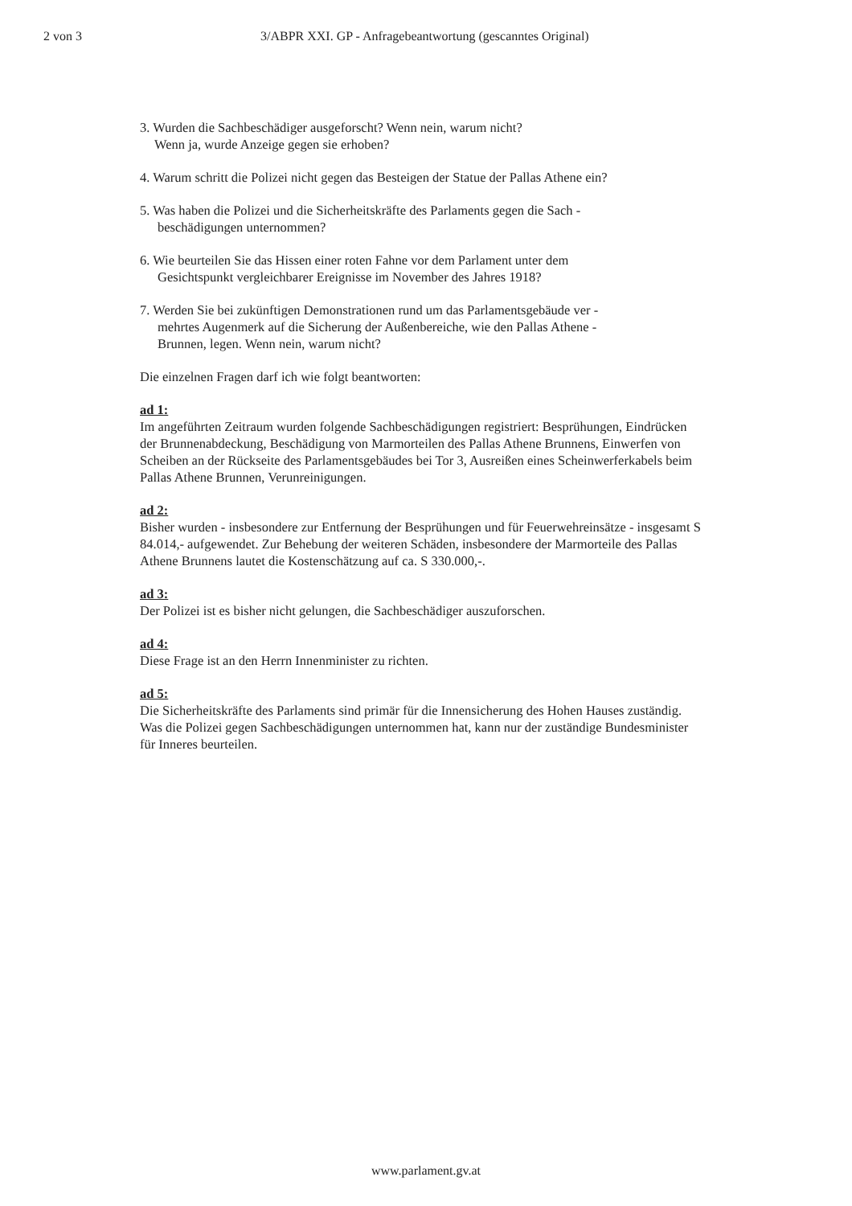2 von 3 3/ABPR XXI. GP - Anfragebeantwortung (gescanntes Original)
3. Wurden die Sachbeschädiger ausgeforscht? Wenn nein, warum nicht?
Wenn ja, wurde Anzeige gegen sie erhoben?
4. Warum schritt die Polizei nicht gegen das Besteigen der Statue der Pallas Athene ein?
5. Was haben die Polizei und die Sicherheitskräfte des Parlaments gegen die Sach -
beschädigungen unternommen?
6. Wie beurteilen Sie das Hissen einer roten Fahne vor dem Parlament unter dem
Gesichtspunkt vergleichbarer Ereignisse im November des Jahres 1918?
7. Werden Sie bei zukünftigen Demonstrationen rund um das Parlamentsgebäude ver -
mehrtes Augenmerk auf die Sicherung der Außenbereiche, wie den Pallas Athene -
Brunnen, legen. Wenn nein, warum nicht?
Die einzelnen Fragen darf ich wie folgt beantworten:
ad 1:
Im angeführten Zeitraum wurden folgende Sachbeschädigungen registriert: Besprühungen, Eindrücken der Brunnenabdeckung, Beschädigung von Marmorteilen des Pallas Athene Brunnens, Einwerfen von Scheiben an der Rückseite des Parlamentsgebäudes bei Tor 3, Ausreißen eines Scheinwerferkabels beim Pallas Athene Brunnen, Verunreinigungen.
ad 2:
Bisher wurden - insbesondere zur Entfernung der Besprühungen und für Feuerwehreinsätze - insgesamt S 84.014,- aufgewendet. Zur Behebung der weiteren Schäden, insbesondere der Marmorteile des Pallas Athene Brunnens lautet die Kostenschätzung auf ca. S 330.000,-.
ad 3:
Der Polizei ist es bisher nicht gelungen, die Sachbeschädiger auszuforschen.
ad 4:
Diese Frage ist an den Herrn Innenminister zu richten.
ad 5:
Die Sicherheitskräfte des Parlaments sind primär für die Innensicherung des Hohen Hauses zuständig. Was die Polizei gegen Sachbeschädigungen unternommen hat, kann nur der zuständige Bundesminister für Inneres beurteilen.
www.parlament.gv.at